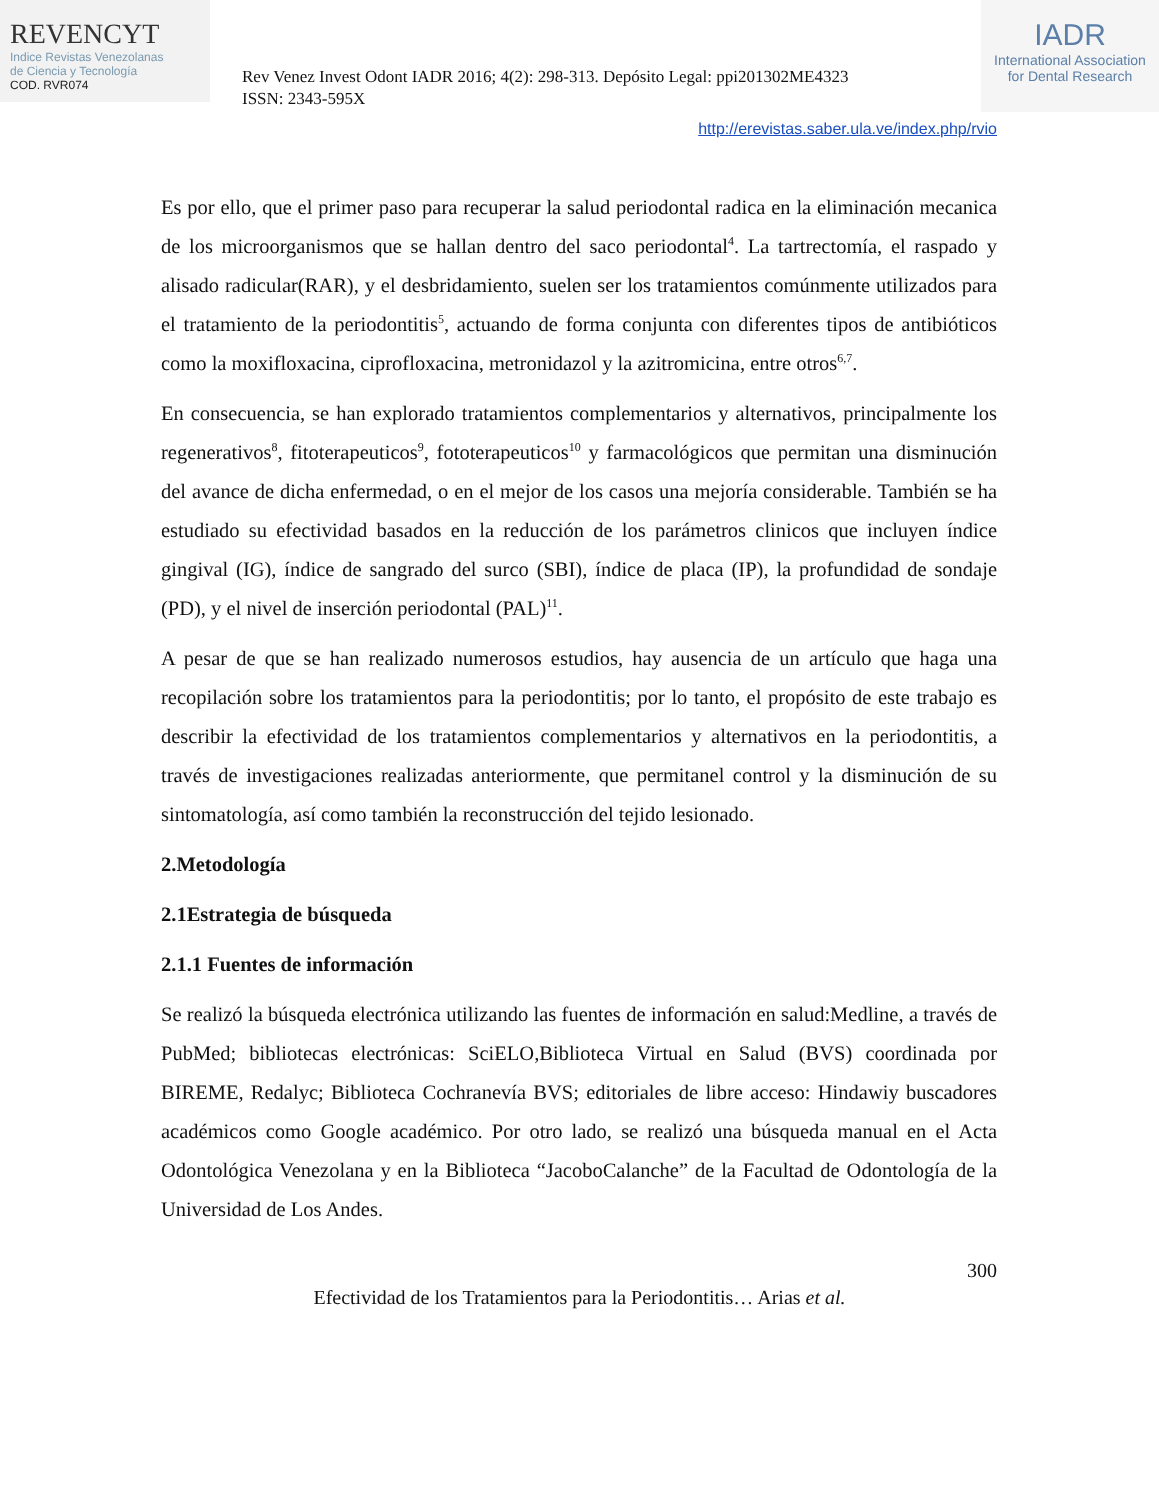REVENCYT
Indice Revistas Venezolanas
de Ciencia y Tecnología
COD. RVR074
Rev Venez Invest Odont IADR 2016; 4(2): 298-313. Depósito Legal: ppi201302ME4323
ISSN: 2343-595X
IADR
International Association
for Dental Research
http://erevistas.saber.ula.ve/index.php/rvio
Es por ello, que el primer paso para recuperar la salud periodontal radica en la eliminación mecanica de los microorganismos que se hallan dentro del saco periodontal<sup>4</sup>. La tartrectomía, el raspado y alisado radicular(RAR), y el desbridamiento, suelen ser los tratamientos comúnmente utilizados para el tratamiento de la periodontitis<sup>5</sup>, actuando de forma conjunta con diferentes tipos de antibióticos como la moxifloxacina, ciprofloxacina, metronidazol y la azitromicina, entre otros<sup>6,7</sup>.
En consecuencia, se han explorado tratamientos complementarios y alternativos, principalmente los regenerativos<sup>8</sup>, fitoterapeuticos<sup>9</sup>, fototerapeuticos<sup>10</sup> y farmacológicos que permitan una disminución del avance de dicha enfermedad, o en el mejor de los casos una mejoría considerable. También se ha estudiado su efectividad basados en la reducción de los parámetros clinicos que incluyen índice gingival (IG), índice de sangrado del surco (SBI), índice de placa (IP), la profundidad de sondaje (PD), y el nivel de inserción periodontal (PAL)<sup>11</sup>.
A pesar de que se han realizado numerosos estudios, hay ausencia de un artículo que haga una recopilación sobre los tratamientos para la periodontitis; por lo tanto, el propósito de este trabajo es describir la efectividad de los tratamientos complementarios y alternativos en la periodontitis, a través de investigaciones realizadas anteriormente, que permitanel control y la disminución de su sintomatología, así como también la reconstrucción del tejido lesionado.
2.Metodología
2.1Estrategia de búsqueda
2.1.1 Fuentes de información
Se realizó la búsqueda electrónica utilizando las fuentes de información en salud:Medline, a través de PubMed; bibliotecas electrónicas: SciELO,Biblioteca Virtual en Salud (BVS) coordinada por BIREME, Redalyc; Biblioteca Cochranevía BVS; editoriales de libre acceso: Hindawiy buscadores académicos como Google académico. Por otro lado, se realizó una búsqueda manual en el Acta Odontológica Venezolana y en la Biblioteca “JacoboCalanche” de la Facultad de Odontología de la Universidad de Los Andes.
300
Efectividad de los Tratamientos para la Periodontitis… Arias et al.